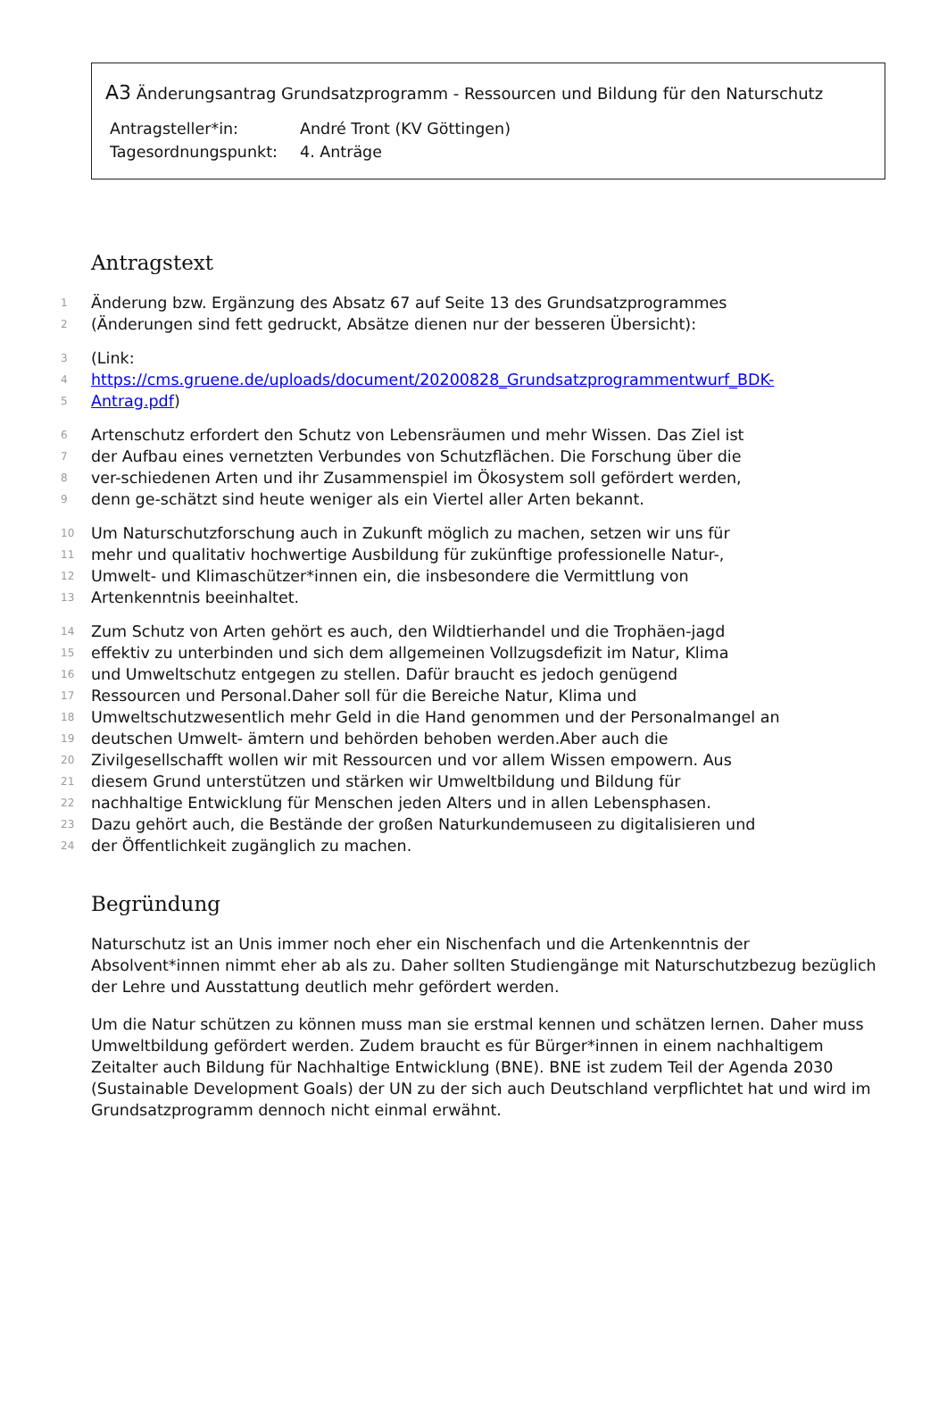A3 Änderungsantrag Grundsatzprogramm - Ressourcen und Bildung für den Naturschutz
| Antragsteller*in: | André Tront (KV Göttingen) |
| Tagesordnungspunkt: | 4. Anträge |
Antragstext
1 Änderung bzw. Ergänzung des Absatz 67 auf Seite 13 des Grundsatzprogrammes
2 (Änderungen sind fett gedruckt, Absätze dienen nur der besseren Übersicht):
3 (Link:
4 https://cms.gruene.de/uploads/document/20200828_Grundsatzprogrammentwurf_BDK-
5 Antrag.pdf)
6 Artenschutz erfordert den Schutz von Lebensräumen und mehr Wissen. Das Ziel ist
7 der Aufbau eines vernetzten Verbundes von Schutzflächen. Die Forschung über die
8 ver-schiedenen Arten und ihr Zusammenspiel im Ökosystem soll gefördert werden,
9 denn ge-schätzt sind heute weniger als ein Viertel aller Arten bekannt.
10 Um Naturschutzforschung auch in Zukunft möglich zu machen, setzen wir uns für
11 mehr und qualitativ hochwertige Ausbildung für zukünftige professionelle Natur-,
12 Umwelt- und Klimaschützer*innen ein, die insbesondere die Vermittlung von
13 Artenkenntnis beeinhaltet.
14 Zum Schutz von Arten gehört es auch, den Wildtierhandel und die Trophäen-jagd
15 effektiv zu unterbinden und sich dem allgemeinen Vollzugsdefizit im Natur, Klima
16 und Umweltschutz entgegen zu stellen. Dafür braucht es jedoch genügend
17 Ressourcen und Personal.Daher soll für die Bereiche Natur, Klima und
18 Umweltschutzwesentlich mehr Geld in die Hand genommen und der Personalmangel an
19 deutschen Umwelt- ämtern und behörden behoben werden.Aber auch die
20 Zivilgesellschafft wollen wir mit Ressourcen und vor allem Wissen empowern. Aus
21 diesem Grund unterstützen und stärken wir Umweltbildung und Bildung für
22 nachhaltige Entwicklung für Menschen jeden Alters und in allen Lebensphasen.
23 Dazu gehört auch, die Bestände der großen Naturkundemuseen zu digitalisieren und
24 der Öffentlichkeit zugänglich zu machen.
Begründung
Naturschutz ist an Unis immer noch eher ein Nischenfach und die Artenkenntnis der Absolvent*innen nimmt eher ab als zu. Daher sollten Studiengänge mit Naturschutzbezug bezüglich der Lehre und Ausstattung deutlich mehr gefördert werden.
Um die Natur schützen zu können muss man sie erstmal kennen und schätzen lernen. Daher muss Umweltbildung gefördert werden. Zudem braucht es für Bürger*innen in einem nachhaltigem Zeitalter auch Bildung für Nachhaltige Entwicklung (BNE). BNE ist zudem Teil der Agenda 2030 (Sustainable Development Goals) der UN zu der sich auch Deutschland verpflichtet hat und wird im Grundsatzprogramm dennoch nicht einmal erwähnt.